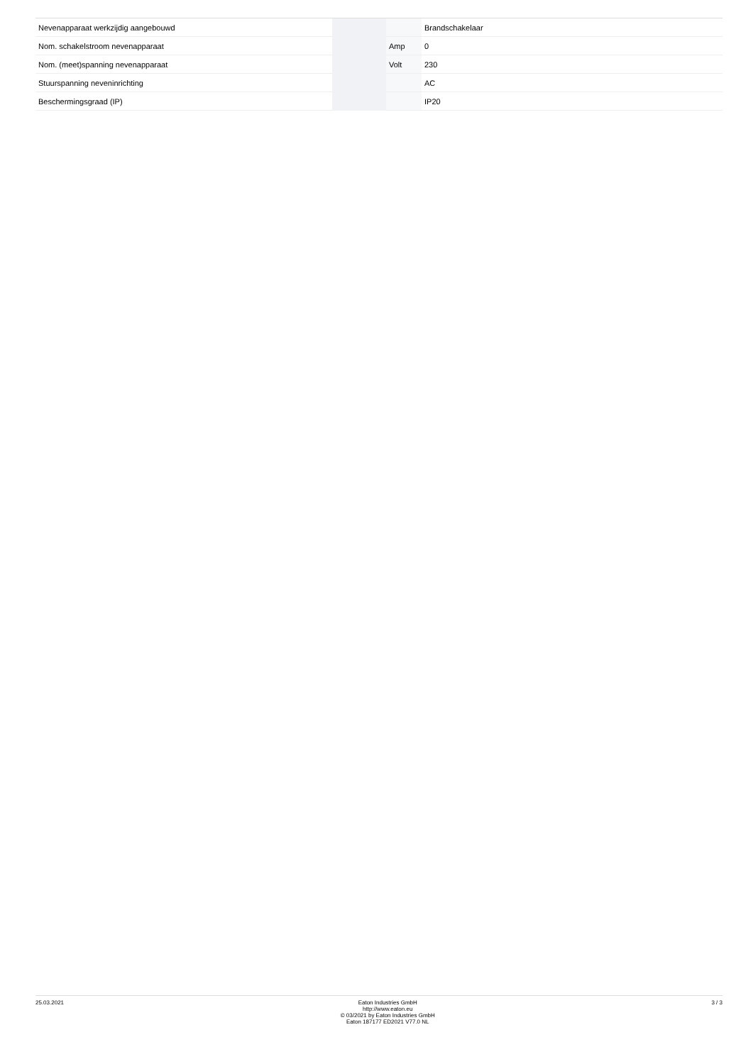| Nevenapparaat werkzijdig aangebouwd | | | Brandschakelaar |
| Nom. schakelstroom nevenapparaat | | Amp | 0 |
| Nom. (meet)spanning nevenapparaat | | Volt | 230 |
| Stuurspanning neveninrichting | | | AC |
| Beschermingsgraad (IP) | | | IP20 |
25.03.2021 Eaton Industries GmbH
http://www.eaton.eu
© 03/2021 by Eaton Industries GmbH
Eaton 187177 ED2021 V77.0 NL
3 / 3